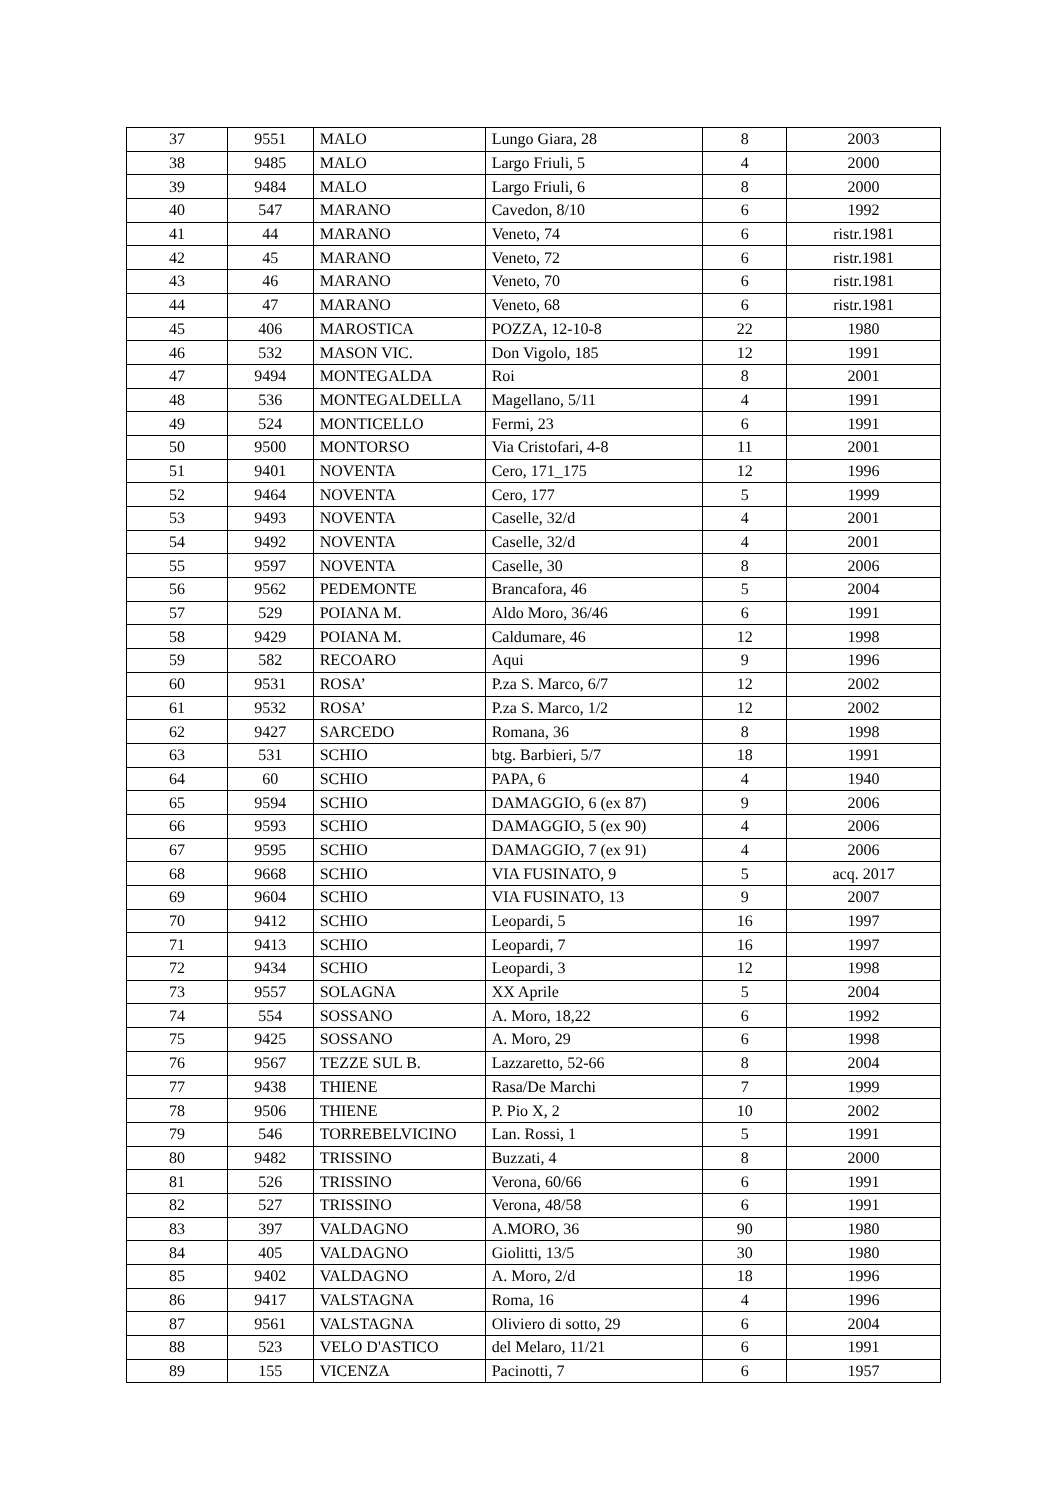| 37 | 9551 | MALO | Lungo Giara, 28 | 8 | 2003 |
| 38 | 9485 | MALO | Largo Friuli, 5 | 4 | 2000 |
| 39 | 9484 | MALO | Largo Friuli, 6 | 8 | 2000 |
| 40 | 547 | MARANO | Cavedon, 8/10 | 6 | 1992 |
| 41 | 44 | MARANO | Veneto, 74 | 6 | ristr.1981 |
| 42 | 45 | MARANO | Veneto, 72 | 6 | ristr.1981 |
| 43 | 46 | MARANO | Veneto, 70 | 6 | ristr.1981 |
| 44 | 47 | MARANO | Veneto, 68 | 6 | ristr.1981 |
| 45 | 406 | MAROSTICA | POZZA, 12-10-8 | 22 | 1980 |
| 46 | 532 | MASON VIC. | Don Vigolo, 185 | 12 | 1991 |
| 47 | 9494 | MONTEGALDA | Roi | 8 | 2001 |
| 48 | 536 | MONTEGALDELLA | Magellano, 5/11 | 4 | 1991 |
| 49 | 524 | MONTICELLO | Fermi, 23 | 6 | 1991 |
| 50 | 9500 | MONTORSO | Via Cristofari, 4-8 | 11 | 2001 |
| 51 | 9401 | NOVENTA | Cero, 171_175 | 12 | 1996 |
| 52 | 9464 | NOVENTA | Cero, 177 | 5 | 1999 |
| 53 | 9493 | NOVENTA | Caselle, 32/d | 4 | 2001 |
| 54 | 9492 | NOVENTA | Caselle, 32/d | 4 | 2001 |
| 55 | 9597 | NOVENTA | Caselle, 30 | 8 | 2006 |
| 56 | 9562 | PEDEMONTE | Brancafora, 46 | 5 | 2004 |
| 57 | 529 | POIANA M. | Aldo Moro, 36/46 | 6 | 1991 |
| 58 | 9429 | POIANA M. | Caldumare, 46 | 12 | 1998 |
| 59 | 582 | RECOARO | Aqui | 9 | 1996 |
| 60 | 9531 | ROSA’ | P.za S. Marco, 6/7 | 12 | 2002 |
| 61 | 9532 | ROSA’ | P.za S. Marco, 1/2 | 12 | 2002 |
| 62 | 9427 | SARCEDO | Romana, 36 | 8 | 1998 |
| 63 | 531 | SCHIO | btg. Barbieri, 5/7 | 18 | 1991 |
| 64 | 60 | SCHIO | PAPA, 6 | 4 | 1940 |
| 65 | 9594 | SCHIO | DAMAGGIO, 6 (ex 87) | 9 | 2006 |
| 66 | 9593 | SCHIO | DAMAGGIO, 5 (ex 90) | 4 | 2006 |
| 67 | 9595 | SCHIO | DAMAGGIO, 7 (ex 91) | 4 | 2006 |
| 68 | 9668 | SCHIO | VIA FUSINATO, 9 | 5 | acq. 2017 |
| 69 | 9604 | SCHIO | VIA FUSINATO, 13 | 9 | 2007 |
| 70 | 9412 | SCHIO | Leopardi, 5 | 16 | 1997 |
| 71 | 9413 | SCHIO | Leopardi, 7 | 16 | 1997 |
| 72 | 9434 | SCHIO | Leopardi, 3 | 12 | 1998 |
| 73 | 9557 | SOLAGNA | XX Aprile | 5 | 2004 |
| 74 | 554 | SOSSANO | A. Moro, 18,22 | 6 | 1992 |
| 75 | 9425 | SOSSANO | A. Moro, 29 | 6 | 1998 |
| 76 | 9567 | TEZZE SUL B. | Lazzaretto, 52-66 | 8 | 2004 |
| 77 | 9438 | THIENE | Rasa/De Marchi | 7 | 1999 |
| 78 | 9506 | THIENE | P. Pio X, 2 | 10 | 2002 |
| 79 | 546 | TORREBELVICINO | Lan. Rossi, 1 | 5 | 1991 |
| 80 | 9482 | TRISSINO | Buzzati, 4 | 8 | 2000 |
| 81 | 526 | TRISSINO | Verona, 60/66 | 6 | 1991 |
| 82 | 527 | TRISSINO | Verona, 48/58 | 6 | 1991 |
| 83 | 397 | VALDAGNO | A.MORO, 36 | 90 | 1980 |
| 84 | 405 | VALDAGNO | Giolitti, 13/5 | 30 | 1980 |
| 85 | 9402 | VALDAGNO | A. Moro, 2/d | 18 | 1996 |
| 86 | 9417 | VALSTAGNA | Roma, 16 | 4 | 1996 |
| 87 | 9561 | VALSTAGNA | Oliviero di sotto, 29 | 6 | 2004 |
| 88 | 523 | VELO D'ASTICO | del Melaro, 11/21 | 6 | 1991 |
| 89 | 155 | VICENZA | Pacinotti, 7 | 6 | 1957 |